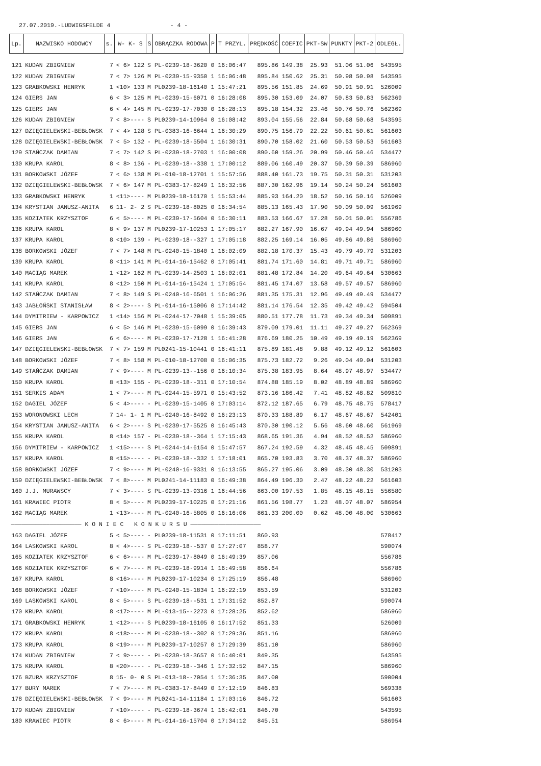27.07.2019.-LUDWIGSFELDE 4 - 4 -
| Lp. | NAZWISKO HODOWCY | s. | W- K- S | S | OBRĄCZKA RODOWA | P | T PRZYL. | PRĘDKOŚĆ | COEFIC | PKT-SW | PUNKTY | PKT-2 | ODLEGŁ. |
| --- | --- | --- | --- | --- | --- | --- | --- | --- | --- | --- | --- | --- | --- |
| 121 | KUDAN ZBIGNIEW | 7 | < 6> 122 | S | PL-0239-18-3620 | 0 | 16:06:47 | 895.86 | 149.38 | 25.93 | 51.06 | 51.06 | 543595 |
| 122 | KUDAN ZBIGNIEW | 7 | < 7> 126 | M | PL-0239-15-9350 | 1 | 16:06:48 | 895.84 | 150.62 | 25.31 | 50.98 | 50.98 | 543595 |
| 123 | GRABKOWSKI HENRYK | 1 | <10> 133 | M | PL0239-18-16140 | 1 | 15:47:21 | 895.56 | 151.85 | 24.69 | 50.91 | 50.91 | 526009 |
| 124 | GIERS JAN | 6 | < 3> 125 | M | PL-0239-15-6071 | 0 | 16:28:08 | 895.30 | 153.09 | 24.07 | 50.83 | 50.83 | 562369 |
| 125 | GIERS JAN | 6 | < 4> 145 | M | PL-0239-17-7030 | 0 | 16:28:13 | 895.18 | 154.32 | 23.46 | 50.76 | 50.76 | 562369 |
| 126 | KUDAN ZBIGNIEW | 7 | < 8>---- | S | PL0239-14-10964 | 0 | 16:08:42 | 893.04 | 155.56 | 22.84 | 50.68 | 50.68 | 543595 |
| 127 | DZIĘGIELEWSKI-BEBŁOWSK | 7 | < 4> 128 | S | PL-0383-16-6644 | 1 | 16:30:29 | 890.75 | 156.79 | 22.22 | 50.61 | 50.61 | 561603 |
| 128 | DZIĘGIELEWSKI-BEBŁOWSK | 7 | < 5> 132 | - | PL-0239-18-5504 | 1 | 16:30:31 | 890.70 | 158.02 | 21.60 | 50.53 | 50.53 | 561603 |
| 129 | STAŃCZAK DAMIAN | 7 | < 7> 142 | S | PL-0239-18-2703 | 1 | 16:00:08 | 890.60 | 159.26 | 20.99 | 50.46 | 50.46 | 534477 |
| 130 | KRUPA KAROL | 8 | < 8> 136 | - | PL-0239-18--338 | 1 | 17:00:12 | 889.06 | 160.49 | 20.37 | 50.39 | 50.39 | 586960 |
| 131 | BORKOWSKI JÓZEF | 7 | < 6> 138 | M | PL-010-18-12701 | 1 | 15:57:56 | 888.40 | 161.73 | 19.75 | 50.31 | 50.31 | 531203 |
| 132 | DZIĘGIELEWSKI-BEBŁOWSK | 7 | < 6> 147 | M | PL-0383-17-8249 | 1 | 16:32:56 | 887.30 | 162.96 | 19.14 | 50.24 | 50.24 | 561603 |
| 133 | GRABKOWSKI HENRYK | 1 | <11>---- | M | PL0239-18-16170 | 1 | 15:53:44 | 885.93 | 164.20 | 18.52 | 50.16 | 50.16 | 526009 |
| 134 | KRYSTIAN JANUSZ-ANITA | 6 | 11- 2- 2 | S | PL-0239-18-8025 | 0 | 16:34:54 | 885.13 | 165.43 | 17.90 | 50.09 | 50.09 | 561969 |
| 135 | KOZIATEK KRZYSZTOF | 6 | < 5>---- | M | PL-0239-17-5604 | 0 | 16:30:11 | 883.53 | 166.67 | 17.28 | 50.01 | 50.01 | 556786 |
| 136 | KRUPA KAROL | 8 | < 9> 137 | M | PL0239-17-10253 | 1 | 17:05:17 | 882.27 | 167.90 | 16.67 | 49.94 | 49.94 | 586960 |
| 137 | KRUPA KAROL | 8 | <10> 139 | - | PL-0239-18--327 | 1 | 17:05:18 | 882.25 | 169.14 | 16.05 | 49.86 | 49.86 | 586960 |
| 138 | BORKOWSKI JÓZEF | 7 | < 7> 148 | M | PL-0240-15-1840 | 1 | 16:02:09 | 882.18 | 170.37 | 15.43 | 49.79 | 49.79 | 531203 |
| 139 | KRUPA KAROL | 8 | <11> 141 | M | PL-014-16-15462 | 0 | 17:05:41 | 881.74 | 171.60 | 14.81 | 49.71 | 49.71 | 586960 |
| 140 | MACIĄG MAREK | 1 | <12> 162 | M | PL-0239-14-2503 | 1 | 16:02:01 | 881.48 | 172.84 | 14.20 | 49.64 | 49.64 | 530663 |
| 141 | KRUPA KAROL | 8 | <12> 150 | M | PL-014-16-15424 | 1 | 17:05:54 | 881.45 | 174.07 | 13.58 | 49.57 | 49.57 | 586960 |
| 142 | STAŃCZAK DAMIAN | 7 | < 8> 149 | S | PL-0240-16-6501 | 1 | 16:06:26 | 881.35 | 175.31 | 12.96 | 49.49 | 49.49 | 534477 |
| 143 | JABŁOŃSKI STANISŁAW | 8 | < 2>---- | S | PL-014-16-15006 | 0 | 17:14:42 | 881.14 | 176.54 | 12.35 | 49.42 | 49.42 | 594504 |
| 144 | DYMITRIEW - KARPOWICZ | 1 | <14> 156 | M | PL-0244-17-7048 | 1 | 15:39:05 | 880.51 | 177.78 | 11.73 | 49.34 | 49.34 | 509891 |
| 145 | GIERS JAN | 6 | < 5> 146 | M | PL-0239-15-6099 | 0 | 16:39:43 | 879.09 | 179.01 | 11.11 | 49.27 | 49.27 | 562369 |
| 146 | GIERS JAN | 6 | < 6>---- | M | PL-0239-17-7128 | 1 | 16:41:28 | 876.69 | 180.25 | 10.49 | 49.19 | 49.19 | 562369 |
| 147 | DZIĘGIELEWSKI-BEBŁOWSK | 7 | < 7> 159 | M | PL0241-15-10441 | 0 | 16:41:11 | 875.89 | 181.48 | 9.88 | 49.12 | 49.12 | 561603 |
| 148 | BORKOWSKI JÓZEF | 7 | < 8> 158 | M | PL-010-18-12708 | 0 | 16:06:35 | 875.73 | 182.72 | 9.26 | 49.04 | 49.04 | 531203 |
| 149 | STAŃCZAK DAMIAN | 7 | < 9>---- | M | PL-0239-13--156 | 0 | 16:10:34 | 875.38 | 183.95 | 8.64 | 48.97 | 48.97 | 534477 |
| 150 | KRUPA KAROL | 8 | <13> 155 | - | PL-0239-18--311 | 0 | 17:10:54 | 874.88 | 185.19 | 8.02 | 48.89 | 48.89 | 586960 |
| 151 | SERKIS ADAM | 1 | < 7>---- | M | PL-0244-15-5971 | 0 | 15:43:52 | 873.16 | 186.42 | 7.41 | 48.82 | 48.82 | 509810 |
| 152 | DAGIEL JÓZEF | 5 | < 4>---- | - | PL-0239-15-1405 | 0 | 17:03:14 | 872.12 | 187.65 | 6.79 | 48.75 | 48.75 | 578417 |
| 153 | WORONOWSKI LECH | 7 | 14- 1- 1 | M | PL-0240-16-8492 | 0 | 16:23:13 | 870.33 | 188.89 | 6.17 | 48.67 | 48.67 | 542401 |
| 154 | KRYSTIAN JANUSZ-ANITA | 6 | < 2>---- | S | PL-0239-17-5525 | 0 | 16:45:43 | 870.30 | 190.12 | 5.56 | 48.60 | 48.60 | 561969 |
| 155 | KRUPA KAROL | 8 | <14> 157 | - | PL-0239-18--364 | 1 | 17:15:43 | 868.65 | 191.36 | 4.94 | 48.52 | 48.52 | 586960 |
| 156 | DYMITRIEW - KARPOWICZ | 1 | <15>---- | S | PL-0244-14-6154 | 0 | 15:47:57 | 867.24 | 192.59 | 4.32 | 48.45 | 48.45 | 509891 |
| 157 | KRUPA KAROL | 8 | <15>---- | - | PL-0239-18--332 | 1 | 17:18:01 | 865.70 | 193.83 | 3.70 | 48.37 | 48.37 | 586960 |
| 158 | BORKOWSKI JÓZEF | 7 | < 9>---- | M | PL-0240-16-9331 | 0 | 16:13:55 | 865.27 | 195.06 | 3.09 | 48.30 | 48.30 | 531203 |
| 159 | DZIĘGIELEWSKI-BEBŁOWSK | 7 | < 8>---- | M | PL0241-14-11183 | 0 | 16:49:38 | 864.49 | 196.30 | 2.47 | 48.22 | 48.22 | 561603 |
| 160 | J.J. MURAWSCY | 7 | < 3>---- | S | PL-0239-13-9316 | 1 | 16:44:56 | 863.00 | 197.53 | 1.85 | 48.15 | 48.15 | 556580 |
| 161 | KRAWIEC PIOTR | 8 | < 5>---- | M | PL0239-17-10225 | 0 | 17:21:16 | 861.56 | 198.77 | 1.23 | 48.07 | 48.07 | 586954 |
| 162 | MACIĄG MAREK | 1 | <13>---- | M | PL-0240-16-5805 | 0 | 16:16:06 | 861.33 | 200.00 | 0.62 | 48.00 | 48.00 | 530663 |
| ──────────────────── K O N I E C K O N K U R S U ──────────────────── | | | | | | | | | | | | | |
| 163 | DAGIEL JÓZEF | 5 | < 5>---- | - | PL0239-18-11531 | 0 | 17:11:51 | 860.93 | | | | | 578417 |
| 164 | LASKOWSKI KAROL | 8 | < 4>---- | S | PL-0239-18--537 | 0 | 17:27:07 | 858.77 | | | | | 590074 |
| 165 | KOZIATEK KRZYSZTOF | 6 | < 6>---- | M | PL-0239-17-8049 | 0 | 16:49:39 | 857.06 | | | | | 556786 |
| 166 | KOZIATEK KRZYSZTOF | 6 | < 7>---- | M | PL-0239-18-9914 | 1 | 16:49:58 | 856.64 | | | | | 556786 |
| 167 | KRUPA KAROL | 8 | <16>---- | M | PL0239-17-10234 | 0 | 17:25:19 | 856.48 | | | | | 586960 |
| 168 | BORKOWSKI JÓZEF | 7 | <10>---- | M | PL-0240-15-1834 | 1 | 16:22:19 | 853.59 | | | | | 531203 |
| 169 | LASKOWSKI KAROL | 8 | < 5>---- | S | PL-0239-18--531 | 1 | 17:31:52 | 852.87 | | | | | 590074 |
| 170 | KRUPA KAROL | 8 | <17>---- | M | PL-013-15--2273 | 0 | 17:28:25 | 852.62 | | | | | 586960 |
| 171 | GRABKOWSKI HENRYK | 1 | <12>---- | S | PL0239-18-16105 | 0 | 16:17:52 | 851.33 | | | | | 526009 |
| 172 | KRUPA KAROL | 8 | <18>---- | M | PL-0239-18--302 | 0 | 17:29:36 | 851.16 | | | | | 586960 |
| 173 | KRUPA KAROL | 8 | <19>---- | M | PL0239-17-10257 | 0 | 17:29:39 | 851.10 | | | | | 586960 |
| 174 | KUDAN ZBIGNIEW | 7 | < 9>---- | - | PL-0239-18-3657 | 0 | 16:40:01 | 849.35 | | | | | 543595 |
| 175 | KRUPA KAROL | 8 | <20>---- | - | PL-0239-18--346 | 1 | 17:32:52 | 847.15 | | | | | 586960 |
| 176 | BZURA KRZYSZTOF | 8 | 15- 0- 0 | S | PL-013-18--7054 | 1 | 17:36:35 | 847.00 | | | | | 590004 |
| 177 | BURY MAREK | 7 | < 7>---- | M | PL-0383-17-8449 | 0 | 17:12:19 | 846.83 | | | | | 569338 |
| 178 | DZIĘGIELEWSKI-BEBŁOWSK | 7 | < 9>---- | M | PL0241-14-11184 | 1 | 17:03:16 | 846.72 | | | | | 561603 |
| 179 | KUDAN ZBIGNIEW | 7 | <10>---- | - | PL-0239-18-3674 | 1 | 16:42:01 | 846.70 | | | | | 543595 |
| 180 | KRAWIEC PIOTR | 8 | < 6>---- | M | PL-014-16-15704 | 0 | 17:34:12 | 845.51 | | | | | 586954 |